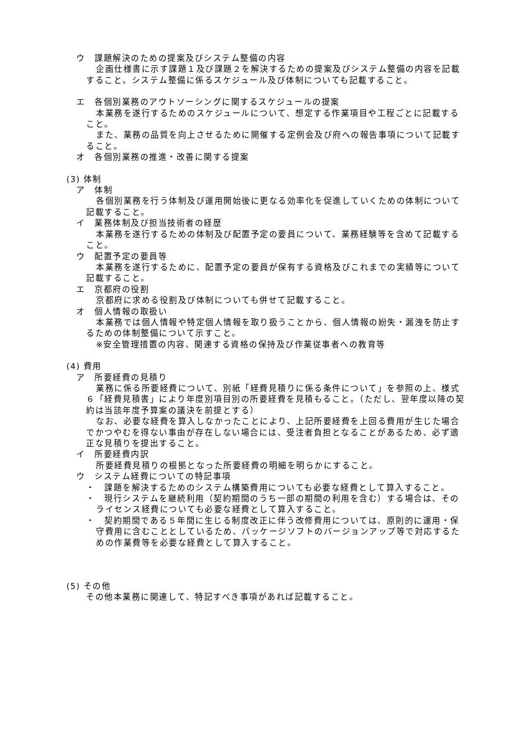ウ　課題解決のための提案及びシステム整備の内容
企画仕様書に示す課題１及び課題２を解決するための提案及びシステム整備の内容を記載すること。システム整備に係るスケジュール及び体制についても記載すること。
エ　各個別業務のアウトソーシングに関するスケジュールの提案
本業務を遂行するためのスケジュールについて、想定する作業項目や工程ごとに記載すること。
また、業務の品質を向上させるために開催する定例会及び府への報告事項について記載すること。
オ　各個別業務の推進・改善に関する提案
(3) 体制
ア　体制
各個別業務を行う体制及び運用開始後に更なる効率化を促進していくための体制について記載すること。
イ　業務体制及び担当技術者の経歴
本業務を遂行するための体制及び配置予定の要員について、業務経験等を含めて記載すること。
ウ　配置予定の要員等
本業務を遂行するために、配置予定の要員が保有する資格及びこれまでの実績等について記載すること。
エ　京都府の役割
京都府に求める役割及び体制についても併せて記載すること。
オ　個人情報の取扱い
本業務では個人情報や特定個人情報を取り扱うことから、個人情報の紛失・漏洩を防止するための体制整備について示すこと。
※安全管理措置の内容、関連する資格の保持及び作業従事者への教育等
(4) 費用
ア　所要経費の見積り
業務に係る所要経費について、別紙「経費見積りに係る条件について」を参照の上、様式６「経費見積書」により年度別項目別の所要経費を見積もること。（ただし、翌年度以降の契約は当該年度予算案の議決を前提とする）
なお、必要な経費を算入しなかったことにより、上記所要経費を上回る費用が生じた場合でかつやむを得ない事由が存在しない場合には、受注者負担となることがあるため、必ず適正な見積りを提出すること。
イ　所要経費内訳
所要経費見積りの根拠となった所要経費の明細を明らかにすること。
ウ　システム経費についての特記事項
・　課題を解決するためのシステム構築費用についても必要な経費として算入すること。
・　現行システムを継続利用（契約期間のうち一部の期間の利用を含む）する場合は、そのライセンス経費についても必要な経費として算入すること。
・　契約期間である５年間に生じる制度改正に伴う改修費用については、原則的に運用・保守費用に含むこととしているため、パッケージソフトのバージョンアップ等で対応するための作業費等を必要な経費として算入すること。
(5) その他
その他本業務に関連して、特記すべき事項があれば記載すること。